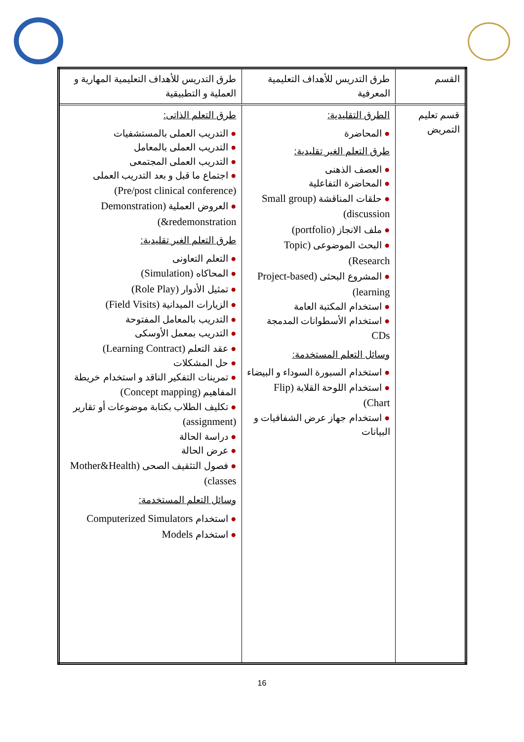| القسم | طرق التدريس للأهداف التعليمية المعرفية | طرق التدريس للأهداف التعليمية المهارية و العملية و التطبيقية |
| قسم تعليم التمريض | الطرق التقليدية: ● المحاضرة طرق التعلم الغير تقليدية: ● العصف الذهنى ● المحاضرة التفاعلية ● حلقات المناقشة (Small group discussion) ● ملف الانجاز (portfolio) ● البحث الموضوعى (Topic Research) ● المشروع البحثى (Project-based learning) ● استخدام المكتبة العامة ● استخدام الأسطوانات المدمجة CDs وسائل التعلم المستخدمة: ● استخدام السبورة السوداء و البيضاء ● استخدام اللوحة القلابة (Flip Chart) ● استخدام جهاز عرض الشفافيات و البيانات | طرق التعلم الذاتى: ● التدريب العملى بالمستشفيات ● التدريب العملى بالمعامل ● التدريب العملى المجتمعى ● اجتماع ما قبل و بعد التدريب العملى (Pre/post clinical conference) ● العروض العملية (Demonstration &redemonstration) طرق التعلم الغير تقليدية: ● التعلم التعاونى ● المحاكاه (Simulation) ● تمثيل الأدوار (Role Play) ● الزيارات الميدانية (Field Visits) ● التدريب بالمعامل المفتوحة ● التدريب بمعمل الأوسكى ● عقد التعلم (Learning Contract) ● حل المشكلات ● تمرينات التفكير الناقد و استخدام خريطة المفاهيم (Concept mapping) ● تكليف الطلاب بكتابة موضوعات أو تقارير (assignment) ● دراسة الحالة ● عرض الحالة ● فصول التثقيف الصحى (Mother&Health classes) وسائل التعلم المستخدمة: ● استخدام Computerized Simulators ● استخدام Models |
16